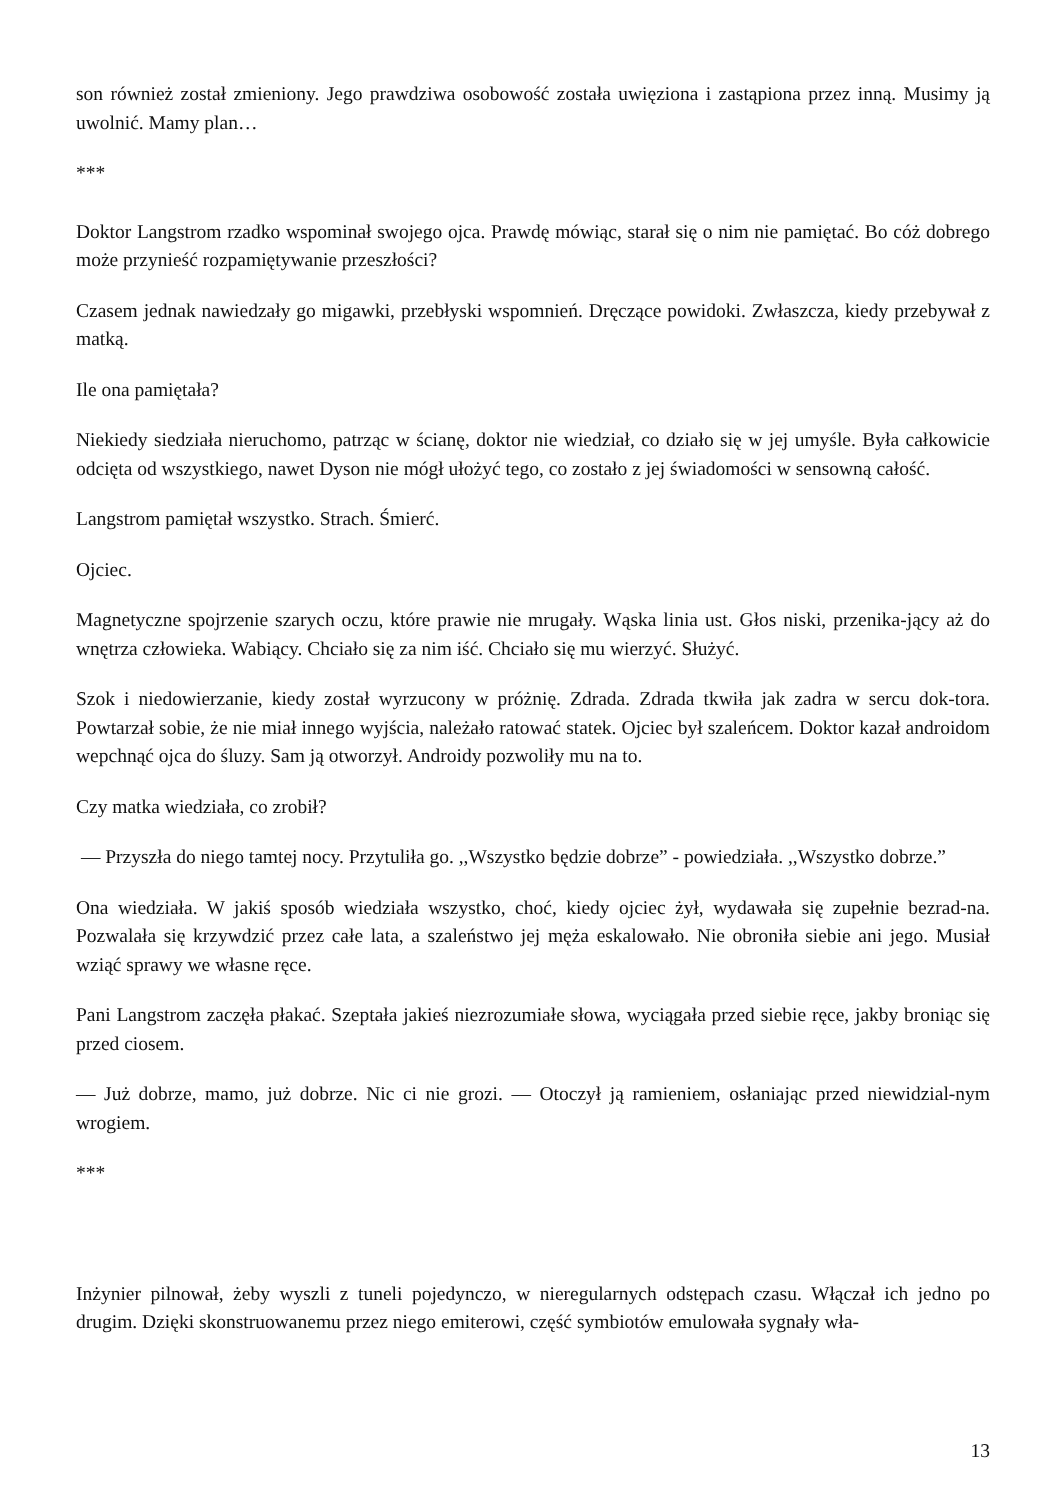son również został zmieniony. Jego prawdziwa osobowość została uwięziona i zastąpiona przez inną. Musimy ją uwolnić. Mamy plan…
***
Doktor Langstrom rzadko wspominał swojego ojca. Prawdę mówiąc, starał się o nim nie pamiętać. Bo cóż dobrego może przynieść rozpamiętywanie przeszłości?
Czasem jednak nawiedzały go migawki, przebłyski wspomnień. Dręczące powidoki. Zwłaszcza, kiedy przebywał z matką.
Ile ona pamiętała?
Niekiedy siedziała nieruchomo, patrząc w ścianę, doktor nie wiedział, co działo się w jej umyśle. Była całkowicie odcięta od wszystkiego, nawet Dyson nie mógł ułożyć tego, co zostało z jej świadomości w sensowną całość.
Langstrom pamiętał wszystko. Strach. Śmierć.
Ojciec.
Magnetyczne spojrzenie szarych oczu, które prawie nie mrugały. Wąska linia ust. Głos niski, przenika-jący aż do wnętrza człowieka. Wabiący. Chciało się za nim iść. Chciało się mu wierzyć. Służyć.
Szok i niedowierzanie, kiedy został wyrzucony w próżnię. Zdrada. Zdrada tkwiła jak zadra w sercu dok-tora. Powtarzał sobie, że nie miał innego wyjścia, należało ratować statek. Ojciec był szaleńcem. Doktor kazał androidom wepchnąć ojca do śluzy. Sam ją otworzył. Androidy pozwoliły mu na to.
Czy matka wiedziała, co zrobił?
— Przyszła do niego tamtej nocy. Przytuliła go. ,,Wszystko będzie dobrze” - powiedziała. ,,Wszystko dobrze.”
Ona wiedziała. W jakiś sposób wiedziała wszystko, choć, kiedy ojciec żył, wydawała się zupełnie bezrad-na. Pozwalała się krzywdzić przez całe lata, a szaleństwo jej męża eskalowało. Nie obroniła siebie ani jego. Musiał wziąć sprawy we własne ręce.
Pani Langstrom zaczęła płakać. Szeptała jakieś niezrozumiałe słowa, wyciągała przed siebie ręce, jakby broniąc się przed ciosem.
— Już dobrze, mamo, już dobrze. Nic ci nie grozi. — Otoczył ją ramieniem, osłaniając przed niewidzial-nym wrogiem.
***
Inżynier pilnował, żeby wyszli z tuneli pojedynczo, w nieregularnych odstępach czasu. Włączał ich jedno po drugim. Dzięki skonstruowanemu przez niego emiterowi, część symbiotów emulowała sygnały wła-
13